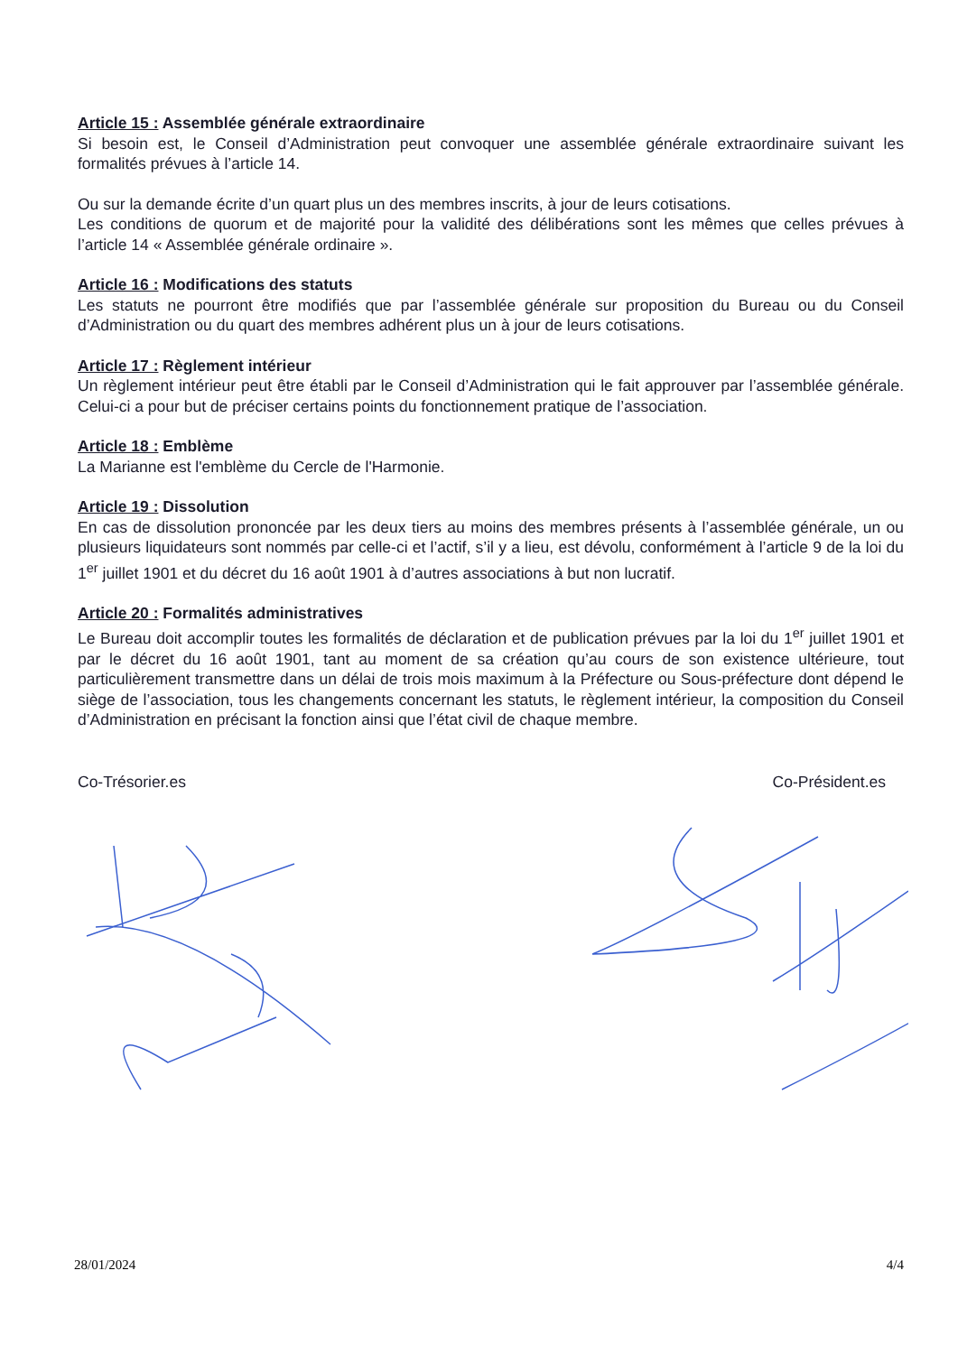Article 15 : Assemblée générale extraordinaire
Si besoin est, le Conseil d’Administration peut convoquer une assemblée générale extraordinaire suivant les formalités prévues à l’article 14.
Ou sur la demande écrite d’un quart plus un des membres inscrits, à jour de leurs cotisations.
Les conditions de quorum et de majorité pour la validité des délibérations sont les mêmes que celles prévues à l’article 14 « Assemblée générale ordinaire ».
Article 16 : Modifications des statuts
Les statuts ne pourront être modifiés que par l’assemblée générale sur proposition du Bureau ou du Conseil d’Administration ou du quart des membres adhérent plus un à jour de leurs cotisations.
Article 17 : Règlement intérieur
Un règlement intérieur peut être établi par le Conseil d’Administration qui le fait approuver par l’assemblée générale. Celui-ci a pour but de préciser certains points du fonctionnement pratique de l’association.
Article 18 : Emblème
La Marianne est l'emblème du Cercle de l'Harmonie.
Article 19 : Dissolution
En cas de dissolution prononcée par les deux tiers au moins des membres présents à l’assemblée générale, un ou plusieurs liquidateurs sont nommés par celle-ci et l’actif, s’il y a lieu, est dévolu, conformément à l’article 9 de la loi du 1<sup>er</sup> juillet 1901 et du décret du 16 août 1901 à d’autres associations à but non lucratif.
Article 20 : Formalités administratives
Le Bureau doit accomplir toutes les formalités de déclaration et de publication prévues par la loi du 1<sup>er</sup> juillet 1901 et par le décret du 16 août 1901, tant au moment de sa création qu’au cours de son existence ultérieure, tout particulièrement transmettre dans un délai de trois mois maximum à la Préfecture ou Sous-préfecture dont dépend le siège de l’association, tous les changements concernant les statuts, le règlement intérieur, la composition du Conseil d’Administration en précisant la fonction ainsi que l’état civil de chaque membre.
Co-Trésorier.es Co-Président.es
28/01/2024 4/4